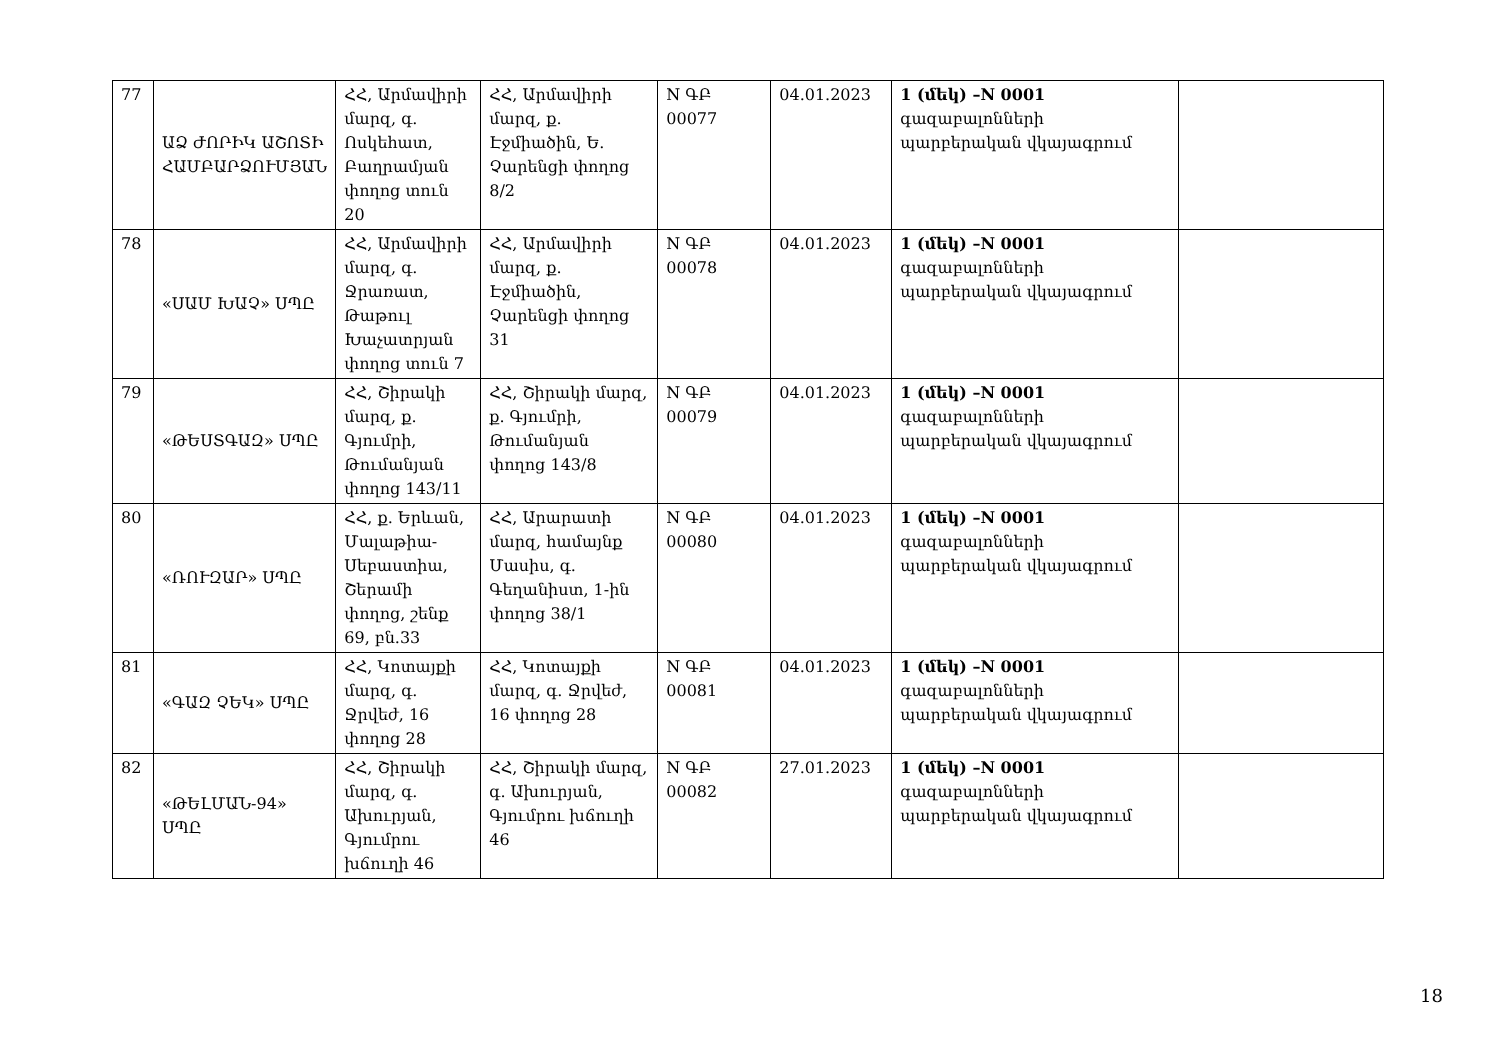| 77 | ԱՁ ԺՈՐԻԿ ԱՇՈՏԻ ՀԱՄԲԱՐՁՈՒՄՅԱՆ | ՀՀ, Արմավիրի մարզ, գ. Ոսկեհատ, Բաղրամյան փողոց տուն 20 | ՀՀ, Արմավիրի մարզ, ք. Էջմիածին, Ե. Չարենցի փողոց 8/2 | N ԳԲ 00077 | 04.01.2023 | 1 (մեկ) –N 0001 գազաբալոնների պարբերական վկայագրում | |
| 78 | «ՍԱՄ ԽԱՉ» ՍՊԸ | ՀՀ, Արմավիրի մարզ, գ. Ջրառատ, Թաթուլ Խաչատրյան փողոց տուն 7 | ՀՀ, Արմավիրի մարզ, ք. Էջմիածին, Չարենցի փողոց 31 | N ԳԲ 00078 | 04.01.2023 | 1 (մեկ) –N 0001 գազաբալոնների պարբերական վկայագրում | |
| 79 | «ԹԵՍՏԳԱԶ» ՍՊԸ | ՀՀ, Շիրակի մարզ, ք. Գյումրի, Թումանյան փողոց 143/11 | ՀՀ, Շիրակի մարզ, ք. Գյումրի, Թումանյան փողոց 143/8 | N ԳԲ 00079 | 04.01.2023 | 1 (մեկ) –N 0001 գազաբալոնների պարբերական վկայագրում | |
| 80 | «ՌՈՒԶԱՐ» ՍՊԸ | ՀՀ, ք. Երևան, Մալաթիա-Սեբաստիա, Շերամի փողոց, շենք 69, բն.33 | ՀՀ, Արարատի մարզ, համայնք Մասիս, գ. Գեղանիստ, 1-ին փողոց 38/1 | N ԳԲ 00080 | 04.01.2023 | 1 (մեկ) –N 0001 գազաբալոնների պարբերական վկայագրում | |
| 81 | «ԳԱԶ ՉԵԿ» ՍՊԸ | ՀՀ, Կոտայքի մարզ, գ. Ջրվեժ, 16 փողոց 28 | ՀՀ, Կոտայքի մարզ, գ. Ջրվեժ, 16 փողոց 28 | N ԳԲ 00081 | 04.01.2023 | 1 (մեկ) –N 0001 գազաբալոնների պարբերական վկայագրում | |
| 82 | «ԹԵԼՄԱՆ-94» ՍՊԸ | ՀՀ, Շիրակի մարզ, գ. Ախուրյան, Գյումրու խճուղի 46 | ՀՀ, Շիրակի մարզ, գ. Ախուրյան, Գյումրու խճուղի 46 | N ԳԲ 00082 | 27.01.2023 | 1 (մեկ) –N 0001 գազաբալոնների պարբերական վկայագրում | |
18